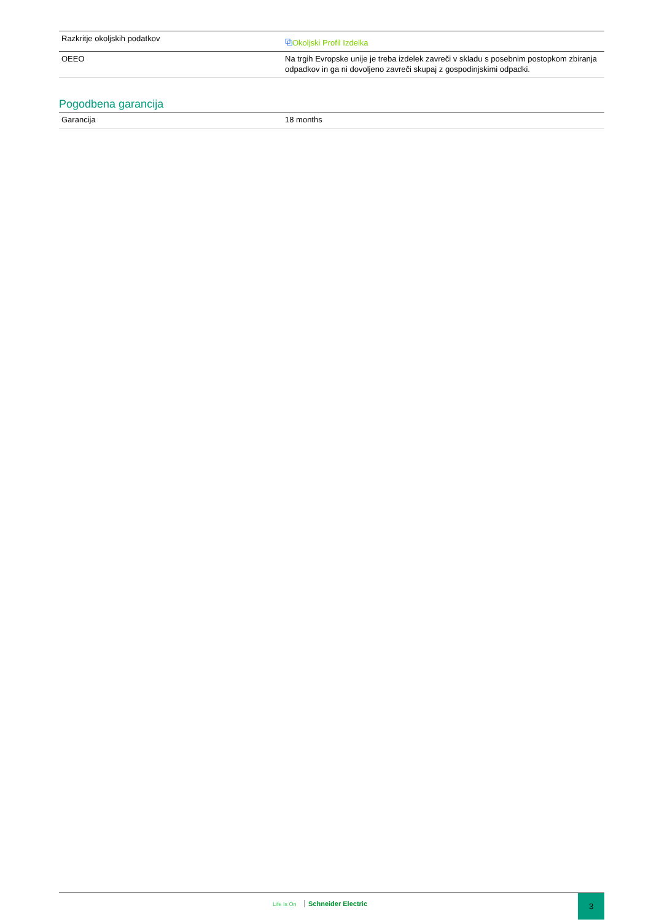| Razkritje okoljskih podatkov | ⧉ Okoljski Profil Izdelka |
| OEEO | Na trgih Evropske unije je treba izdelek zavreči v skladu s posebnim postopkom zbiranja odpadkov in ga ni dovoljeno zavreči skupaj z gospodinjskimi odpadki. |
Pogodbena garancija
| Garancija | 18 months |
Life Is On Schneider Electric
3